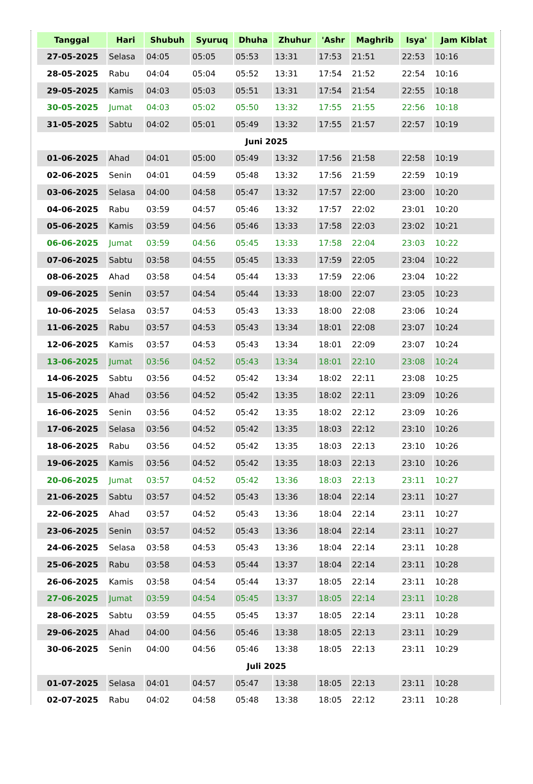| Tanggal | Hari | Shubuh | Syuruq | Dhuha | Zhuhur | 'Ashr | Maghrib | Isya' | Jam Kiblat |
| --- | --- | --- | --- | --- | --- | --- | --- | --- | --- |
| 27-05-2025 | Selasa | 04:05 | 05:05 | 05:53 | 13:31 | 17:53 | 21:51 | 22:53 | 10:16 |
| 28-05-2025 | Rabu | 04:04 | 05:04 | 05:52 | 13:31 | 17:54 | 21:52 | 22:54 | 10:16 |
| 29-05-2025 | Kamis | 04:03 | 05:03 | 05:51 | 13:31 | 17:54 | 21:54 | 22:55 | 10:18 |
| 30-05-2025 | Jumat | 04:03 | 05:02 | 05:50 | 13:32 | 17:55 | 21:55 | 22:56 | 10:18 |
| 31-05-2025 | Sabtu | 04:02 | 05:01 | 05:49 | 13:32 | 17:55 | 21:57 | 22:57 | 10:19 |
| Juni 2025 | | | | | | | | | |
| 01-06-2025 | Ahad | 04:01 | 05:00 | 05:49 | 13:32 | 17:56 | 21:58 | 22:58 | 10:19 |
| 02-06-2025 | Senin | 04:01 | 04:59 | 05:48 | 13:32 | 17:56 | 21:59 | 22:59 | 10:19 |
| 03-06-2025 | Selasa | 04:00 | 04:58 | 05:47 | 13:32 | 17:57 | 22:00 | 23:00 | 10:20 |
| 04-06-2025 | Rabu | 03:59 | 04:57 | 05:46 | 13:32 | 17:57 | 22:02 | 23:01 | 10:20 |
| 05-06-2025 | Kamis | 03:59 | 04:56 | 05:46 | 13:33 | 17:58 | 22:03 | 23:02 | 10:21 |
| 06-06-2025 | Jumat | 03:59 | 04:56 | 05:45 | 13:33 | 17:58 | 22:04 | 23:03 | 10:22 |
| 07-06-2025 | Sabtu | 03:58 | 04:55 | 05:45 | 13:33 | 17:59 | 22:05 | 23:04 | 10:22 |
| 08-06-2025 | Ahad | 03:58 | 04:54 | 05:44 | 13:33 | 17:59 | 22:06 | 23:04 | 10:22 |
| 09-06-2025 | Senin | 03:57 | 04:54 | 05:44 | 13:33 | 18:00 | 22:07 | 23:05 | 10:23 |
| 10-06-2025 | Selasa | 03:57 | 04:53 | 05:43 | 13:33 | 18:00 | 22:08 | 23:06 | 10:24 |
| 11-06-2025 | Rabu | 03:57 | 04:53 | 05:43 | 13:34 | 18:01 | 22:08 | 23:07 | 10:24 |
| 12-06-2025 | Kamis | 03:57 | 04:53 | 05:43 | 13:34 | 18:01 | 22:09 | 23:07 | 10:24 |
| 13-06-2025 | Jumat | 03:56 | 04:52 | 05:43 | 13:34 | 18:01 | 22:10 | 23:08 | 10:24 |
| 14-06-2025 | Sabtu | 03:56 | 04:52 | 05:42 | 13:34 | 18:02 | 22:11 | 23:08 | 10:25 |
| 15-06-2025 | Ahad | 03:56 | 04:52 | 05:42 | 13:35 | 18:02 | 22:11 | 23:09 | 10:26 |
| 16-06-2025 | Senin | 03:56 | 04:52 | 05:42 | 13:35 | 18:02 | 22:12 | 23:09 | 10:26 |
| 17-06-2025 | Selasa | 03:56 | 04:52 | 05:42 | 13:35 | 18:03 | 22:12 | 23:10 | 10:26 |
| 18-06-2025 | Rabu | 03:56 | 04:52 | 05:42 | 13:35 | 18:03 | 22:13 | 23:10 | 10:26 |
| 19-06-2025 | Kamis | 03:56 | 04:52 | 05:42 | 13:35 | 18:03 | 22:13 | 23:10 | 10:26 |
| 20-06-2025 | Jumat | 03:57 | 04:52 | 05:42 | 13:36 | 18:03 | 22:13 | 23:11 | 10:27 |
| 21-06-2025 | Sabtu | 03:57 | 04:52 | 05:43 | 13:36 | 18:04 | 22:14 | 23:11 | 10:27 |
| 22-06-2025 | Ahad | 03:57 | 04:52 | 05:43 | 13:36 | 18:04 | 22:14 | 23:11 | 10:27 |
| 23-06-2025 | Senin | 03:57 | 04:52 | 05:43 | 13:36 | 18:04 | 22:14 | 23:11 | 10:27 |
| 24-06-2025 | Selasa | 03:58 | 04:53 | 05:43 | 13:36 | 18:04 | 22:14 | 23:11 | 10:28 |
| 25-06-2025 | Rabu | 03:58 | 04:53 | 05:44 | 13:37 | 18:04 | 22:14 | 23:11 | 10:28 |
| 26-06-2025 | Kamis | 03:58 | 04:54 | 05:44 | 13:37 | 18:05 | 22:14 | 23:11 | 10:28 |
| 27-06-2025 | Jumat | 03:59 | 04:54 | 05:45 | 13:37 | 18:05 | 22:14 | 23:11 | 10:28 |
| 28-06-2025 | Sabtu | 03:59 | 04:55 | 05:45 | 13:37 | 18:05 | 22:14 | 23:11 | 10:28 |
| 29-06-2025 | Ahad | 04:00 | 04:56 | 05:46 | 13:38 | 18:05 | 22:13 | 23:11 | 10:29 |
| 30-06-2025 | Senin | 04:00 | 04:56 | 05:46 | 13:38 | 18:05 | 22:13 | 23:11 | 10:29 |
| Juli 2025 | | | | | | | | | |
| 01-07-2025 | Selasa | 04:01 | 04:57 | 05:47 | 13:38 | 18:05 | 22:13 | 23:11 | 10:28 |
| 02-07-2025 | Rabu | 04:02 | 04:58 | 05:48 | 13:38 | 18:05 | 22:12 | 23:11 | 10:28 |